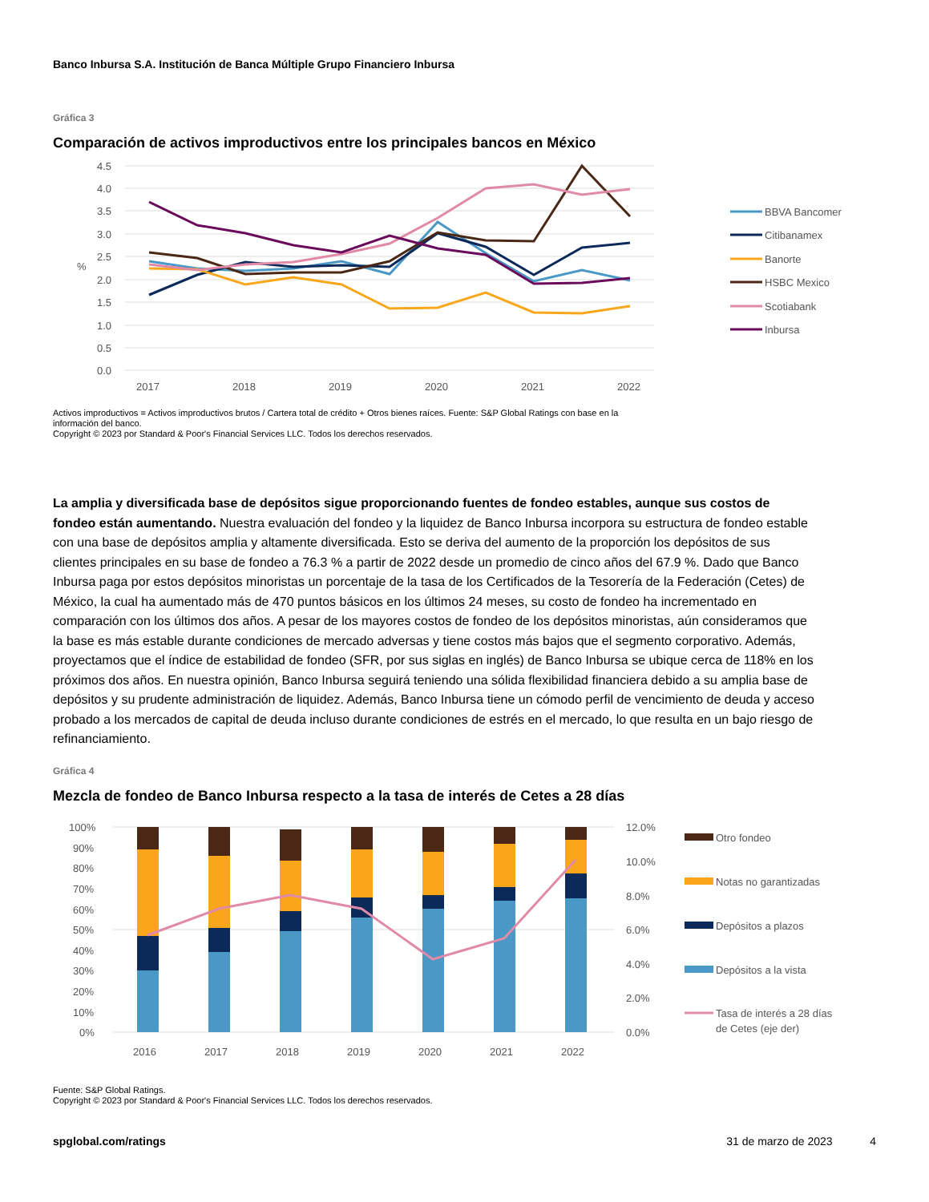Banco Inbursa S.A. Institución de Banca Múltiple Grupo Financiero Inbursa
Gráfica 3
Comparación de activos improductivos entre los principales bancos en México
4.5
4.0
3.5
3.0
2.5
2.0
1.5
1.0
0.5
0.0
%
2017
2018
2019
2020
2021
2022
BBVA Bancomer
Citibanamex
Banorte
HSBC Mexico
Scotiabank
Inbursa
Activos improductivos = Activos improductivos brutos / Cartera total de crédito + Otros bienes raíces. Fuente: S&P Global Ratings con base en la
información del banco.
Copyright © 2023 por Standard & Poor's Financial Services LLC. Todos los derechos reservados.
La amplia y diversificada base de depósitos sigue proporcionando fuentes de fondeo estables, aunque sus costos de fondeo están aumentando. Nuestra evaluación del fondeo y la liquidez de Banco Inbursa incorpora su estructura de fondeo estable con una base de depósitos amplia y altamente diversificada. Esto se deriva del aumento de la proporción los depósitos de sus clientes principales en su base de fondeo a 76.3 % a partir de 2022 desde un promedio de cinco años del 67.9 %. Dado que Banco Inbursa paga por estos depósitos minoristas un porcentaje de la tasa de los Certificados de la Tesorería de la Federación (Cetes) de México, la cual ha aumentado más de 470 puntos básicos en los últimos 24 meses, su costo de fondeo ha incrementado en comparación con los últimos dos años. A pesar de los mayores costos de fondeo de los depósitos minoristas, aún consideramos que la base es más estable durante condiciones de mercado adversas y tiene costos más bajos que el segmento corporativo. Además, proyectamos que el índice de estabilidad de fondeo (SFR, por sus siglas en inglés) de Banco Inbursa se ubique cerca de 118% en los próximos dos años. En nuestra opinión, Banco Inbursa seguirá teniendo una sólida flexibilidad financiera debido a su amplia base de depósitos y su prudente administración de liquidez. Además, Banco Inbursa tiene un cómodo perfil de vencimiento de deuda y acceso probado a los mercados de capital de deuda incluso durante condiciones de estrés en el mercado, lo que resulta en un bajo riesgo de refinanciamiento.
Gráfica 4
Mezcla de fondeo de Banco Inbursa respecto a la tasa de interés de Cetes a 28 días
100%
90%
80%
70%
60%
50%
40%
30%
20%
10%
0%
12.0%
10.0%
8.0%
6.0%
4.0%
2.0%
0.0%
2016
2017
2018
2019
2020
2021
2022
Otro fondeo
Notas no garantizadas
Depósitos a plazos
Depósitos a la vista
Tasa de interés a 28 días
de Cetes (eje der)
Fuente: S&P Global Ratings.
Copyright © 2023 por Standard & Poor's Financial Services LLC. Todos los derechos reservados.
spglobal.com/ratings 31 de marzo de 2023 4